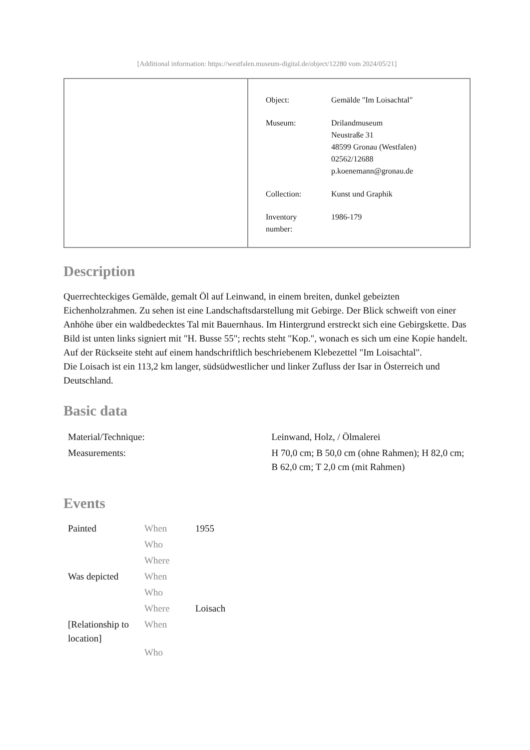[Additional information: https://westfalen.museum-digital.de/object/12280 vom 2024/05/21]
| Object: | Gemälde "Im Loisachtal" |
| Museum: | Drilandmuseum Neustraße 31 48599 Gronau (Westfalen) 02562/12688 p.koenemann@gronau.de |
| Collection: | Kunst und Graphik |
| Inventory number: | 1986-179 |
Description
Querrechteckiges Gemälde, gemalt Öl auf Leinwand, in einem breiten, dunkel gebeizten Eichenholzrahmen. Zu sehen ist eine Landschaftsdarstellung mit Gebirge. Der Blick schweift von einer Anhöhe über ein waldbedecktes Tal mit Bauernhaus. Im Hintergrund erstreckt sich eine Gebirgskette. Das Bild ist unten links signiert mit "H. Busse 55"; rechts steht "Kop.", wonach es sich um eine Kopie handelt. Auf der Rückseite steht auf einem handschriftlich beschriebenem Klebezettel "Im Loisachtal".
Die Loisach ist ein 113,2 km langer, südsüdwestlicher und linker Zufluss der Isar in Österreich und Deutschland.
Basic data
| Material/Technique: | Leinwand, Holz, / Ölmalerei |
| Measurements: | H 70,0 cm; B 50,0 cm (ohne Rahmen); H 82,0 cm; B 62,0 cm; T 2,0 cm (mit Rahmen) |
Events
| Painted | When | 1955 |
| | Who | |
| | Where | |
| Was depicted | When | |
| | Who | |
| | Where | Loisach |
| [Relationship to location] | When | |
| | Who | |